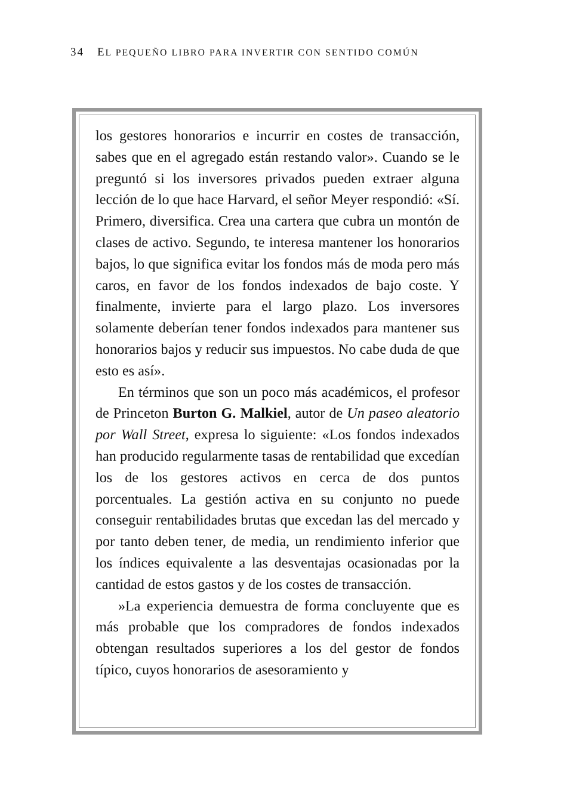34 EL PEQUEÑO LIBRO PARA INVERTIR CON SENTIDO COMÚN
los gestores honorarios e incurrir en costes de transacción, sabes que en el agregado están restando valor». Cuando se le preguntó si los inversores privados pueden extraer alguna lección de lo que hace Harvard, el señor Meyer respondió: «Sí. Primero, diversifica. Crea una cartera que cubra un montón de clases de activo. Segundo, te interesa mantener los honorarios bajos, lo que significa evitar los fondos más de moda pero más caros, en favor de los fondos indexados de bajo coste. Y finalmente, invierte para el largo plazo. Los inversores solamente deberían tener fondos indexados para mantener sus honorarios bajos y reducir sus impuestos. No cabe duda de que esto es así».
En términos que son un poco más académicos, el profesor de Princeton Burton G. Malkiel, autor de Un paseo aleatorio por Wall Street, expresa lo siguiente: «Los fondos indexados han producido regularmente tasas de rentabilidad que excedían los de los gestores activos en cerca de dos puntos porcentuales. La gestión activa en su conjunto no puede conseguir rentabilidades brutas que excedan las del mercado y por tanto deben tener, de media, un rendimiento inferior que los índices equivalente a las desventajas ocasionadas por la cantidad de estos gastos y de los costes de transacción.
»La experiencia demuestra de forma concluyente que es más probable que los compradores de fondos indexados obtengan resultados superiores a los del gestor de fondos típico, cuyos honorarios de asesoramiento y